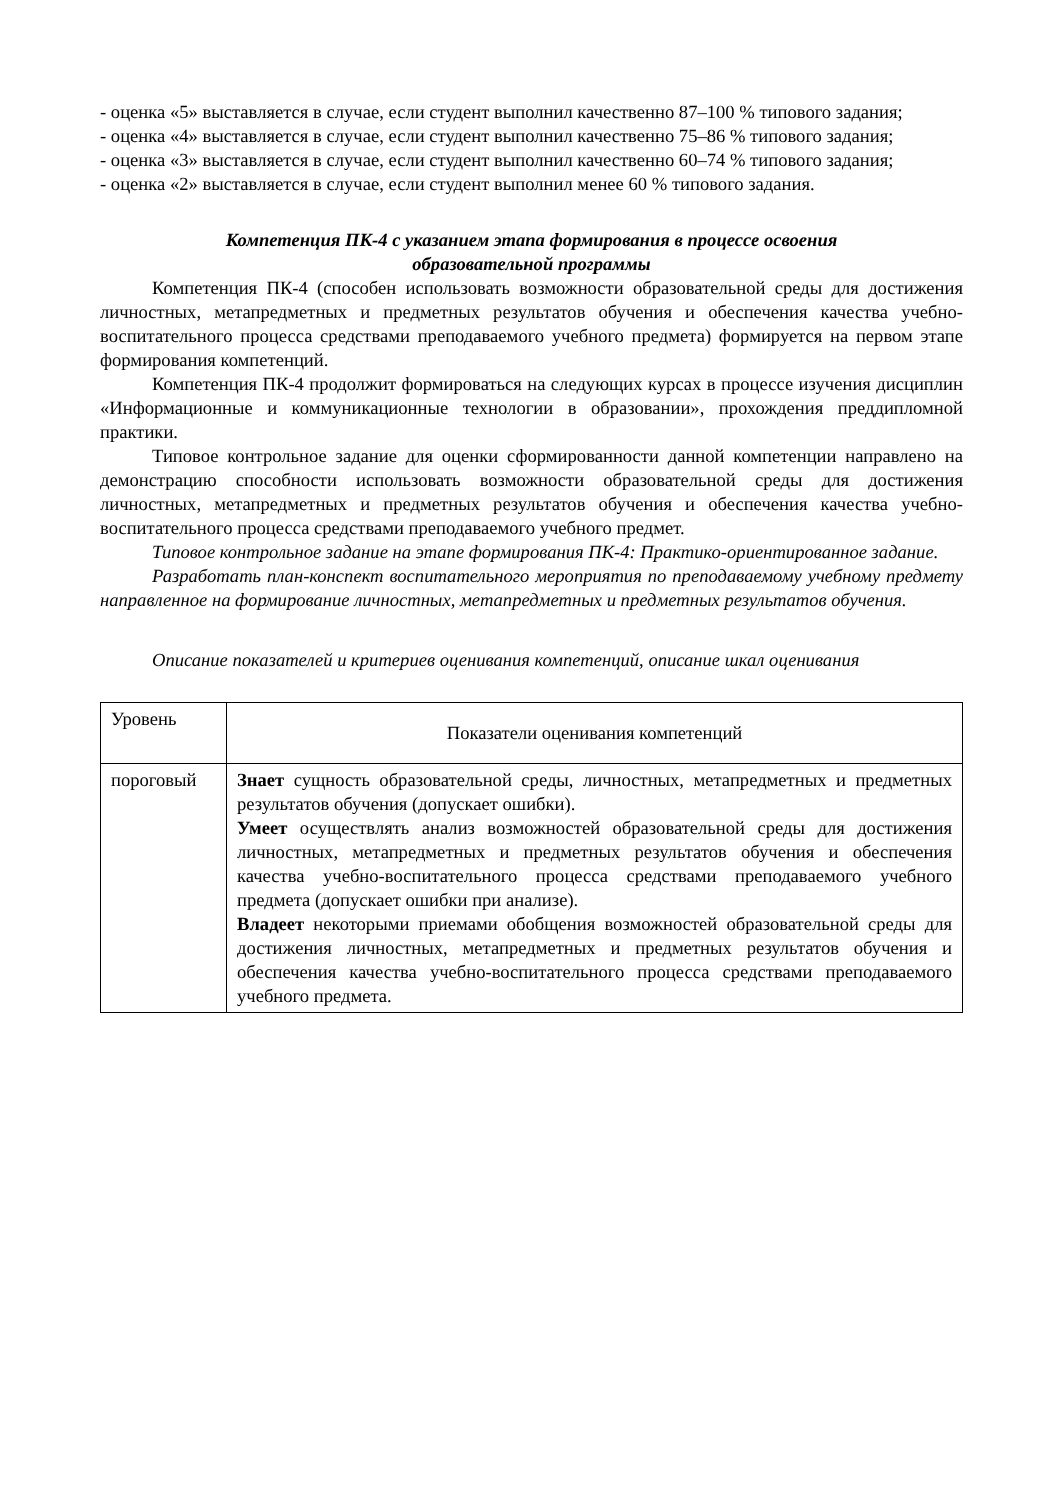- оценка «5» выставляется в случае, если студент выполнил качественно 87–100 % типового задания;
- оценка «4» выставляется в случае, если студент выполнил качественно 75–86 % типового задания;
- оценка «3» выставляется в случае, если студент выполнил качественно 60–74 % типового задания;
- оценка «2» выставляется в случае, если студент выполнил менее 60 % типового задания.
Компетенция ПК-4 с указанием этапа формирования в процессе освоения
образовательной программы
Компетенция ПК-4 (способен использовать возможности образовательной среды для достижения личностных, метапредметных и предметных результатов обучения и обеспечения качества учебно-воспитательного процесса средствами преподаваемого учебного предмета) формируется на первом этапе формирования компетенций.
Компетенция ПК-4 продолжит формироваться на следующих курсах в процессе изучения дисциплин «Информационные и коммуникационные технологии в образовании», прохождения преддипломной практики.
Типовое контрольное задание для оценки сформированности данной компетенции направлено на демонстрацию способности использовать возможности образовательной среды для достижения личностных, метапредметных и предметных результатов обучения и обеспечения качества учебно-воспитательного процесса средствами преподаваемого учебного предмет.
Типовое контрольное задание на этапе формирования ПК-4: Практико-ориентированное задание.
Разработать план-конспект воспитательного мероприятия по преподаваемому учебному предмету направленное на формирование личностных, метапредметных и предметных результатов обучения.
Описание показателей и критериев оценивания компетенций, описание шкал оценивания
| Уровень | Показатели оценивания компетенций |
| пороговый | Знает сущность образовательной среды, личностных, метапредметных и предметных результатов обучения (допускает ошибки). Умеет осуществлять анализ возможностей образовательной среды для достижения личностных, метапредметных и предметных результатов обучения и обеспечения качества учебно-воспитательного процесса средствами преподаваемого учебного предмета (допускает ошибки при анализе). Владеет некоторыми приемами обобщения возможностей образовательной среды для достижения личностных, метапредметных и предметных результатов обучения и обеспечения качества учебно-воспитательного процесса средствами преподаваемого учебного предмета. |